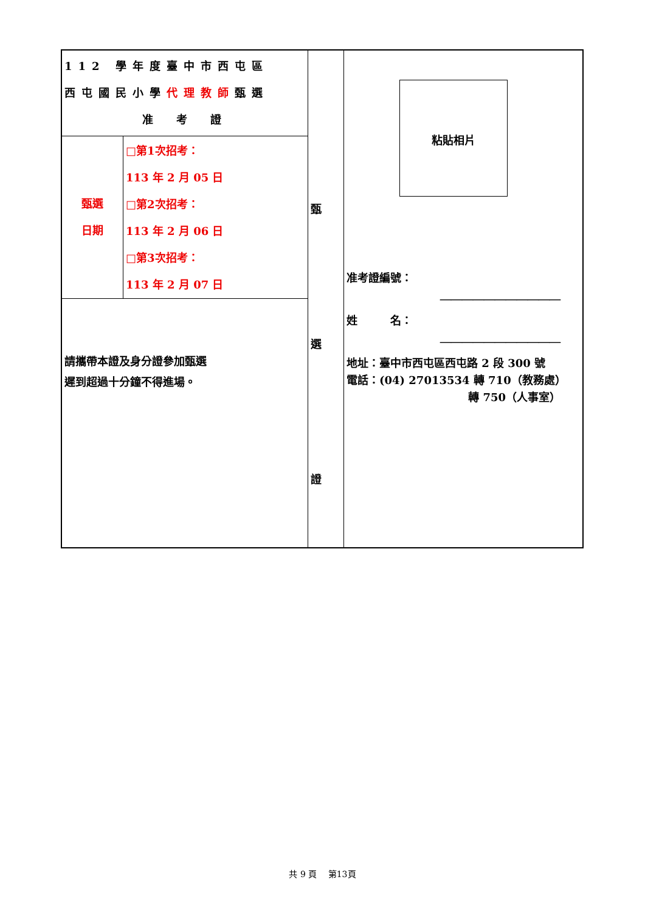| 112 學年度臺中市西屯區 西屯國民小學 代理教師 甄選 准 考 證 / 甄選 日期 / □第1次招考： 113 年 2 月 05 日 □第2次招考： 113 年 2 月 06 日 □第3次招考： 113 年 2 月 07 日 / 請攜帶本證及身分證參加甄選 遲到超過十分鐘不得進場。 | 甄 選 證 | 粘貼相片 准考證編號： ＿＿＿＿＿＿＿＿＿＿＿ 姓 名： ＿＿＿＿＿＿＿＿＿＿＿ 地址：臺中市西屯區西屯路 2 段 300 號 電話：(04) 27013534 轉 710（教務處） 轉 750（人事室） |
共 9 頁　 第13頁